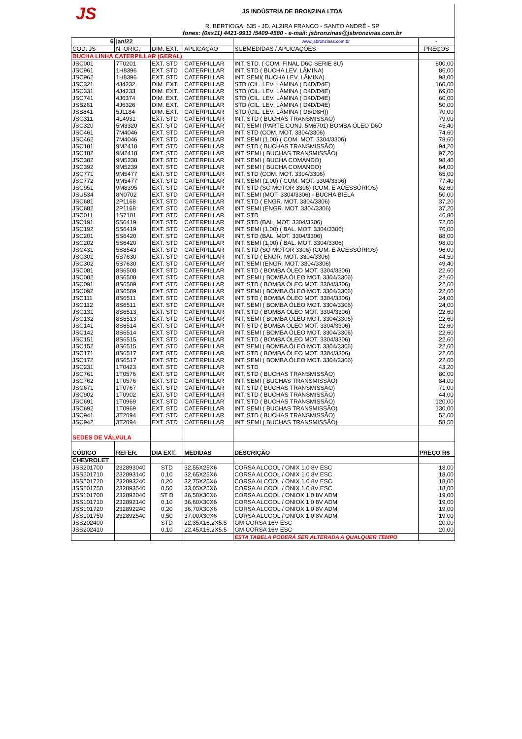JS
JS INDÚSTRIA DE BRONZINA LTDA
R. BERTIOGA, 635 - JD. ALZIRA FRANCO - SANTO ANDRÉ - SP
fones: (0xx11) 4421-9911 /5409-4580 - e-mail: jsbronzinas@jsbronzinas.com.br
| 6 | jan/22 | | | www.jsbronzinas.com.br | - |
| COD. JS | N. ORIG. | DIM. EXT. | APLICAÇÃO | SUBMEDIDAS / APLICAÇÕES | PREÇOS |
| BUCHA LINHA CATERPILLAR (GERAL) | | | | | |
| JSC001 | 7T0201 | EXT. STD | CATERPILLAR | INT. STD. ( COM. FINAL D6C SERIE 8U) | 600,00 |
| JSC961 | 1H8396 | EXT. STD | CATERPILLAR | INT. STD ( BUCHA LEV. LÂMINA) | 86,00 |
| JSC962 | 1H8396 | EXT. STD | CATERPILLAR | INT. SEMI( BUCHA LEV. LÂMINA) | 98,00 |
| JSC321 | 4J4232 | DIM. EXT. | CATERPILLAR | STD (CIL. LEV. LÂMINA ( D4D/D4E) | 160,00 |
| JSC331 | 4J4233 | DIM. EXT. | CATERPILLAR | STD (CIL. LEV. LÂMINA ( D4D/D4E) | 69,00 |
| JSC741 | 4J6374 | DIM. EXT. | CATERPILLAR | STD (CIL. LEV. LÂMINA ( D4D/D4E) | 60,00 |
| JSB261 | 4J6326 | DIM. EXT. | CATERPILLAR | STD (CIL. LEV. LÂMINA ( D4D/D4E) | 50,00 |
| JSB841 | 5J1184 | DIM. EXT. | CATERPILLAR | STD (CIL. LEV. LÂMINA ( D8/D8H)) | 70,00 |
| JSC311 | 4L4931 | EXT. STD | CATERPILLAR | INT. STD ( BUCHAS TRANSMISSÃO) | 79,00 |
| JSC320 | 5M3320 | EXT. STD | CATERPILLAR | INT. SEMI (PARTE CONJ. 5M6701) BOMBA ÓLEO D6D | 45,40 |
| JSC461 | 7M4046 | EXT. STD | CATERPILLAR | INT. STD (COM. MOT. 3304/3306) | 74,60 |
| JSC462 | 7M4046 | EXT. STD | CATERPILLAR | INT. SEMI (1,00) ( COM. MOT. 3304/3306) | 78,60 |
| JSC181 | 9M2418 | EXT. STD | CATERPILLAR | INT. STD ( BUCHAS TRANSMISSÃO) | 94,20 |
| JSC182 | 9M2418 | EXT. STD | CATERPILLAR | INT. SEMI ( BUCHAS TRANSMISSÃO) | 97,20 |
| JSC382 | 9M5238 | EXT. STD | CATERPILLAR | INT. SEMI ( BUCHA COMANDO) | 98,40 |
| JSC392 | 9M5239 | EXT. STD | CATERPILLAR | INT. SEMI ( BUCHA COMANDO) | 64,00 |
| JSC771 | 9M5477 | EXT. STD | CATERPILLAR | INT. STD (COM. MOT. 3304/3306) | 65,00 |
| JSC772 | 9M5477 | EXT. STD | CATERPILLAR | INT. SEMI (1,00) ( COM. MOT. 3304/3306) | 77,40 |
| JSC951 | 9M8395 | EXT. STD | CATERPILLAR | INT. STD (SÓ MOTOR 3306) (COM. E ACESSÓRIOS) | 62,60 |
| JSU534 | 8N0702 | EXT. STD | CATERPILLAR | INT. SEMI (MOT. 3304/3306) - BUCHA BIELA | 50,00 |
| JSC681 | 2P1168 | EXT. STD | CATERPILLAR | INT. STD ( ENGR. MOT. 3304/3306) | 37,20 |
| JSC682 | 2P1168 | EXT. STD | CATERPILLAR | INT. SEMI (ENGR. MOT. 3304/3306) | 37,20 |
| JSC011 | 1S7101 | EXT. STD | CATERPILLAR | INT. STD | 46,80 |
| JSC191 | 5S6419 | EXT. STD | CATERPILLAR | INT. STD (BAL. MOT. 3304/3306) | 72,00 |
| JSC192 | 5S6419 | EXT. STD | CATERPILLAR | INT. SEMI (1,00) ( BAL. MOT. 3304/3306) | 76,00 |
| JSC201 | 5S6420 | EXT. STD | CATERPILLAR | INT. STD (BAL. MOT. 3304/3306) | 88,00 |
| JSC202 | 5S6420 | EXT. STD | CATERPILLAR | INT. SEMI (1,00) ( BAL. MOT. 3304/3306) | 98,00 |
| JSC431 | 5S8543 | EXT. STD | CATERPILLAR | INT. STD (SÓ MOTOR 3306) (COM. E ACESSÓRIOS) | 96,00 |
| JSC301 | 5S7630 | EXT. STD | CATERPILLAR | INT. STD ( ENGR. MOT. 3304/3306) | 44,50 |
| JSC302 | 5S7630 | EXT. STD | CATERPILLAR | INT. SEMI (ENGR. MOT. 3304/3306) | 49,40 |
| JSC081 | 8S6508 | EXT. STD | CATERPILLAR | INT. STD ( BOMBA ÓLEO MOT. 3304/3306) | 22,60 |
| JSC082 | 8S6508 | EXT. STD | CATERPILLAR | INT. SEMI ( BOMBA ÓLEO MOT. 3304/3306) | 22,60 |
| JSC091 | 8S6509 | EXT. STD | CATERPILLAR | INT. STD ( BOMBA ÓLEO MOT. 3304/3306) | 22,60 |
| JSC092 | 8S6509 | EXT. STD | CATERPILLAR | INT. SEMI ( BOMBA ÓLEO MOT. 3304/3306) | 22,60 |
| JSC111 | 8S6511 | EXT. STD | CATERPILLAR | INT. STD ( BOMBA ÓLEO MOT. 3304/3306) | 24,00 |
| JSC112 | 8S6511 | EXT. STD | CATERPILLAR | INT. SEMI ( BOMBA ÓLEO MOT. 3304/3306) | 24,00 |
| JSC131 | 8S6513 | EXT. STD | CATERPILLAR | INT. STD ( BOMBA ÓLEO MOT. 3304/3306) | 22,60 |
| JSC132 | 8S6513 | EXT. STD | CATERPILLAR | INT. SEMI ( BOMBA ÓLEO MOT. 3304/3306) | 22,60 |
| JSC141 | 8S6514 | EXT. STD | CATERPILLAR | INT. STD ( BOMBA ÓLEO MOT. 3304/3306) | 22,60 |
| JSC142 | 8S6514 | EXT. STD | CATERPILLAR | INT. SEMI ( BOMBA ÓLEO MOT. 3304/3306) | 22,60 |
| JSC151 | 8S6515 | EXT. STD | CATERPILLAR | INT. STD ( BOMBA ÓLEO MOT. 3304/3306) | 22,60 |
| JSC152 | 8S6515 | EXT. STD | CATERPILLAR | INT. SEMI ( BOMBA ÓLEO MOT. 3304/3306) | 22,60 |
| JSC171 | 8S6517 | EXT. STD | CATERPILLAR | INT. STD ( BOMBA ÓLEO MOT. 3304/3306) | 22,60 |
| JSC172 | 8S6517 | EXT. STD | CATERPILLAR | INT. SEMI ( BOMBA ÓLEO MOT. 3304/3306) | 22,60 |
| JSC231 | 1T0423 | EXT. STD | CATERPILLAR | INT. STD | 43,20 |
| JSC761 | 1T0576 | EXT. STD | CATERPILLAR | INT. STD ( BUCHAS TRANSMISSÃO) | 80,00 |
| JSC762 | 1T0576 | EXT. STD | CATERPILLAR | INT. SEMI ( BUCHAS TRANSMISSÃO) | 84,00 |
| JSC671 | 1T0767 | EXT. STD | CATERPILLAR | INT. STD ( BUCHAS TRANSMISSÃO) | 71,00 |
| JSC902 | 1T0902 | EXT. STD | CATERPILLAR | INT. STD ( BUCHAS TRANSMISSÃO) | 44,00 |
| JSC691 | 1T0969 | EXT. STD | CATERPILLAR | INT. STD ( BUCHAS TRANSMISSÃO) | 120,00 |
| JSC692 | 1T0969 | EXT. STD | CATERPILLAR | INT. SEMI ( BUCHAS TRANSMISSÃO) | 130,00 |
| JSC941 | 3T2094 | EXT. STD | CATERPILLAR | INT. STD ( BUCHAS TRANSMISSÃO) | 52,00 |
| JSC942 | 3T2094 | EXT. STD | CATERPILLAR | INT. SEMI ( BUCHAS TRANSMISSÃO) | 58,50 |
| SEDES DE VÁLVULA | | | | | |
| CÓDIGO | REFER. | DIA EXT. | MEDIDAS | DESCRIÇÃO | PREÇO R$ |
| CHEVROLET | | | | | |
| JSS201700 | 232893040 | STD | 32,55X25X6 | CORSA ALCOOL / ONIX 1.0 8V ESC | 18,00 |
| JSS201710 | 232893140 | 0,10 | 32,65X25X6 | CORSA ALCOOL / ONIX 1.0 8V ESC | 18,00 |
| JSS201720 | 232893240 | 0,20 | 32,75X25X6 | CORSA ALCOOL / ONIX 1.0 8V ESC | 18,00 |
| JSS201750 | 232893540 | 0,50 | 33,05X25X6 | CORSA ALCOOL / ONIX 1.0 8V ESC | 18,00 |
| JSS101700 | 232892040 | ST D | 36,50X30X6 | CORSA ALCOOL / ONIOX 1.0 8V ADM | 19,00 |
| JSS101710 | 232892140 | 0,10 | 36,60X30X6 | CORSA ALCOOL / ONIOX 1.0 8V ADM | 19,00 |
| JSS101720 | 232892240 | 0,20 | 36,70X30X6 | CORSA ALCOOL / ONIOX 1.0 8V ADM | 19,00 |
| JSS101750 | 232892540 | 0,50 | 37,00X30X6 | CORSA ALCOOL / ONIOX 1.0 8V ADM | 19,00 |
| JSS202400 | | STD | 22,35X16,2X5,5 | GM CORSA 16V ESC | 20,00 |
| JSS202410 | | 0,10 | 22,45X16,2X5,5 | GM CORSA 16V ESC | 20,00 |
| | | | | ESTA TABELA PODERÁ SER ALTERADA A QUALQUER TEMPO | |